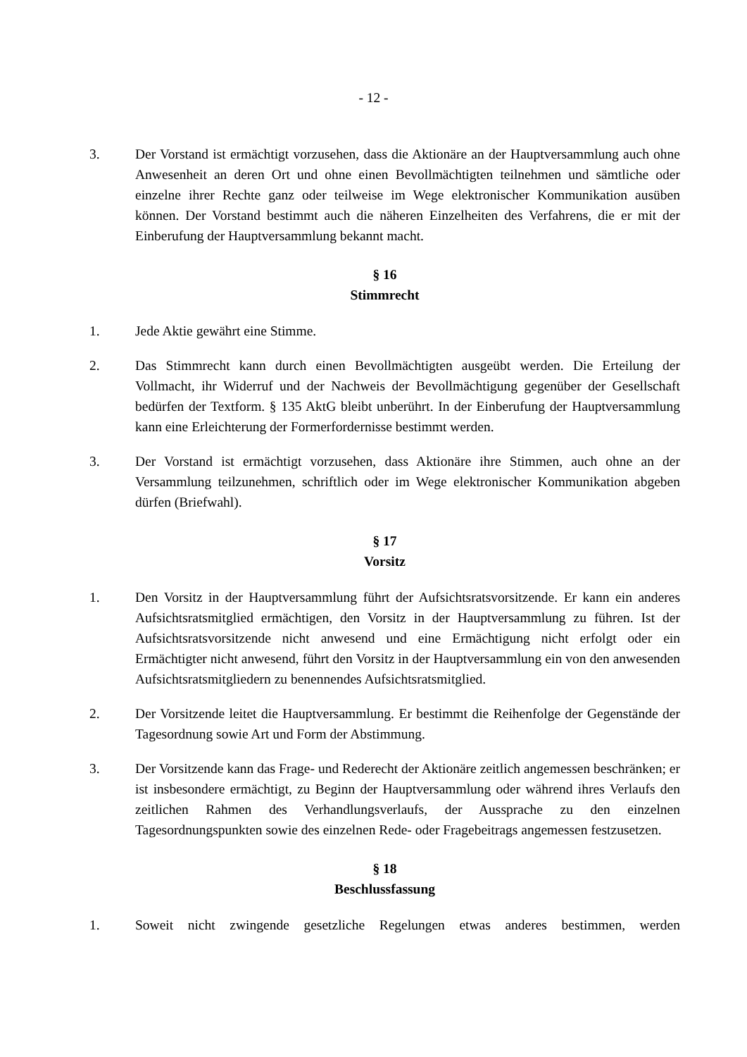- 12 -
3. Der Vorstand ist ermächtigt vorzusehen, dass die Aktionäre an der Hauptversammlung auch ohne Anwesenheit an deren Ort und ohne einen Bevollmächtigten teilnehmen und sämtliche oder einzelne ihrer Rechte ganz oder teilweise im Wege elektronischer Kommunikation ausüben können. Der Vorstand bestimmt auch die näheren Einzelheiten des Verfahrens, die er mit der Einberufung der Hauptversammlung bekannt macht.
§ 16
Stimmrecht
1. Jede Aktie gewährt eine Stimme.
2. Das Stimmrecht kann durch einen Bevollmächtigten ausgeübt werden. Die Erteilung der Vollmacht, ihr Widerruf und der Nachweis der Bevollmächtigung gegenüber der Gesellschaft bedürfen der Textform. § 135 AktG bleibt unberührt. In der Einberufung der Hauptversammlung kann eine Erleichterung der Formerfordernisse bestimmt werden.
3. Der Vorstand ist ermächtigt vorzusehen, dass Aktionäre ihre Stimmen, auch ohne an der Versammlung teilzunehmen, schriftlich oder im Wege elektronischer Kommunikation abgeben dürfen (Briefwahl).
§ 17
Vorsitz
1. Den Vorsitz in der Hauptversammlung führt der Aufsichtsratsvorsitzende. Er kann ein anderes Aufsichtsratsmitglied ermächtigen, den Vorsitz in der Hauptversammlung zu führen. Ist der Aufsichtsratsvorsitzende nicht anwesend und eine Ermächtigung nicht erfolgt oder ein Ermächtigter nicht anwesend, führt den Vorsitz in der Hauptversammlung ein von den anwesenden Aufsichtsratsmitgliedern zu benennendes Aufsichtsratsmitglied.
2. Der Vorsitzende leitet die Hauptversammlung. Er bestimmt die Reihenfolge der Gegenstände der Tagesordnung sowie Art und Form der Abstimmung.
3. Der Vorsitzende kann das Frage- und Rederecht der Aktionäre zeitlich angemessen beschränken; er ist insbesondere ermächtigt, zu Beginn der Hauptversammlung oder während ihres Verlaufs den zeitlichen Rahmen des Verhandlungsverlaufs, der Aussprache zu den einzelnen Tagesordnungspunkten sowie des einzelnen Rede- oder Fragebeitrags angemessen festzusetzen.
§ 18
Beschlussfassung
1. Soweit nicht zwingende gesetzliche Regelungen etwas anderes bestimmen, werden